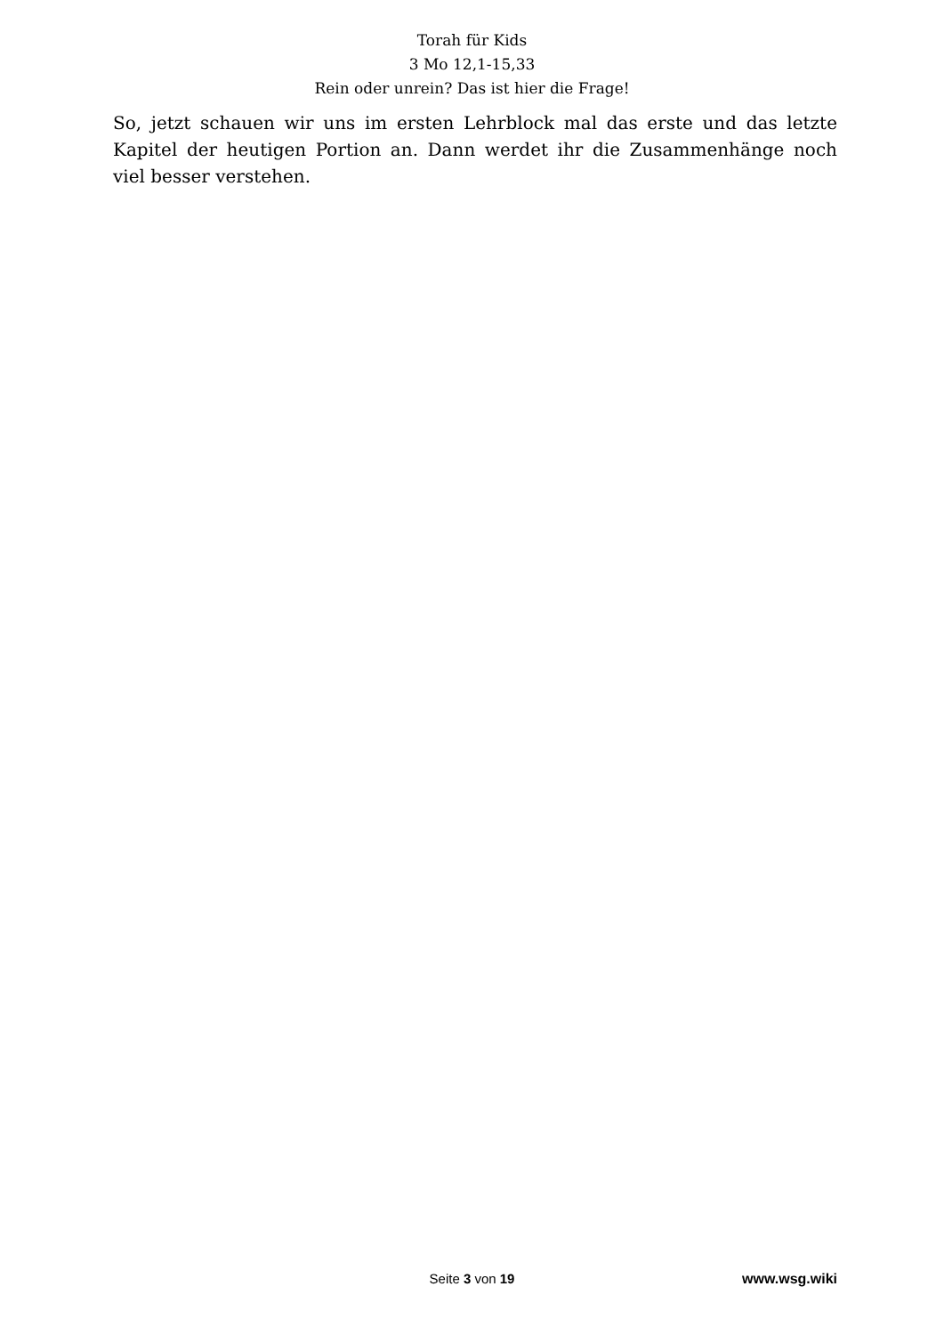Torah für Kids
3 Mo 12,1-15,33
Rein oder unrein? Das ist hier die Frage!
So, jetzt schauen wir uns im ersten Lehrblock mal das erste und das letzte Kapitel der heutigen Portion an. Dann werdet ihr die Zusammenhänge noch viel besser verstehen.
Seite 3 von 19 www.wsg.wiki